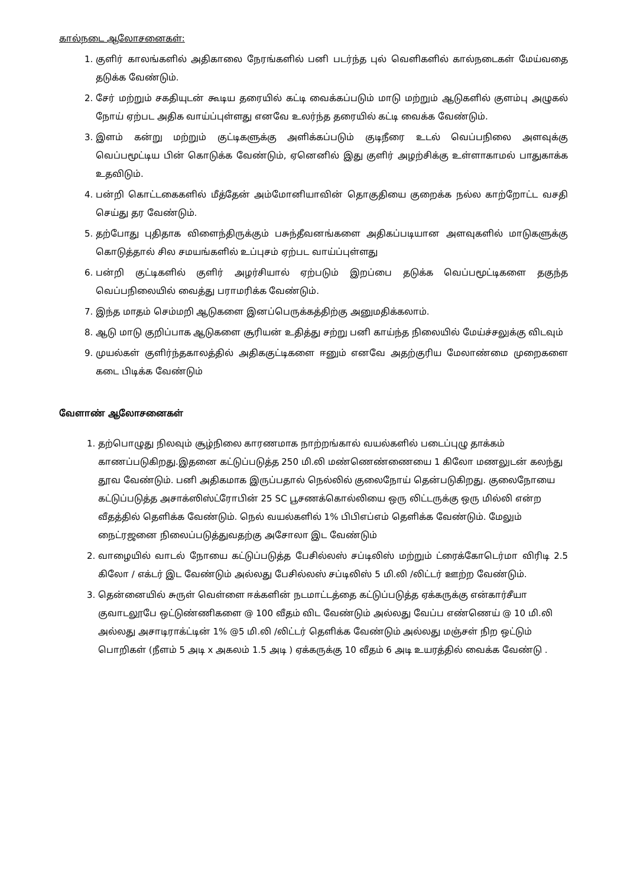கால்நடை ஆலோசனைகள்:
1. குளிர் காலங்களில் அதிகாலை நேரங்களில் பனி படர்ந்த புல் வெளிகளில் கால்நடைகள் மேய்வதை தடுக்க வேண்டும்.
2. சேர் மற்றும் சகதியுடன் கூடிய தரையில் கட்டி வைக்கப்படும் மாடு மற்றும் ஆடுகளில் குளம்பு அழுகல் நோய் ஏற்பட அதிக வாய்ப்புள்ளது எனவே உலர்ந்த தரையில் கட்டி வைக்க வேண்டும்.
3. இளம் கன்று மற்றும் குட்டிகளுக்கு அளிக்கப்படும் குடிநீரை உடல் வெப்பநிலை அளவுக்கு வெப்பமூட்டிய பின் கொடுக்க வேண்டும், ஏனெனில் இது குளிர் அழற்சிக்கு உள்ளாகாமல் பாதுகாக்க உதவிடும்.
4. பன்றி கொட்டகைகளில் மீத்தேன் அம்மோனியாவின் தொகுதியை குறைக்க நல்ல காற்றோட்ட வசதி செய்து தர வேண்டும்.
5. தற்போது புதிதாக விளைந்திருக்கும் பசுந்தீவனங்களை அதிகப்படியான அளவுகளில் மாடுகளுக்கு கொடுத்தால் சில சமயங்களில் உப்புசம் ஏற்பட வாய்ப்புள்ளது
6. பன்றி குட்டிகளில் குளிர் அழர்சியால் ஏற்படும் இறப்பை தடுக்க வெப்பமூட்டிகளை தகுந்த வெப்பநிலையில் வைத்து பராமரிக்க வேண்டும்.
7. இந்த மாதம் செம்மறி ஆடுகளை இனப்பெருக்கத்திற்கு அனுமதிக்கலாம்.
8. ஆடு மாடு குறிப்பாக ஆடுகளை சூரியன் உதித்து சற்று பனி காய்ந்த நிலையில் மேய்ச்சலுக்கு விடவும்
9. முயல்கள் குளிர்ந்தகாலத்தில் அதிககுட்டிகளை ஈனும் எனவே அதற்குரிய மேலாண்மை முறைகளை கடை பிடிக்க வேண்டும்
வேளாண் ஆலோசனைகள்
1. தற்பொழுது நிலவும் சூழ்நிலை காரணமாக நாற்றங்கால் வயல்களில் படைப்புழு தாக்கம் காணப்படுகிறது.இதனை கட்டுப்படுத்த 250 மி.லி மண்ணெண்ணையை 1 கிலோ மணலுடன் கலந்து தூவ வேண்டும். பனி அதிகமாக இருப்பதால் நெல்லில் குலைநோய் தென்படுகிறது. குலைநோயை கட்டுப்படுத்த அசாக்ஸிஸ்ட்ரோபின் 25 SC பூசணக்கொல்லியை ஒரு லிட்டருக்கு ஒரு மில்லி என்ற வீதத்தில் தெளிக்க வேண்டும். நெல் வயல்களில் 1% பிபிஎப்எம் தெளிக்க வேண்டும். மேலும் நைட்ரஜனை நிலைப்படுத்துவதற்கு அசோலா இட வேண்டும்
2. வாழையில் வாடல் நோயை கட்டுப்படுத்த பேசில்லஸ் சப்டிலிஸ் மற்றும் ட்ரைக்கோடெர்மா விரிடி 2.5 கிலோ / எக்டர் இட வேண்டும் அல்லது பேசில்லஸ் சப்டிலிஸ் 5 மி.லி /லிட்டர் ஊற்ற வேண்டும்.
3. தென்னையில் சுருள் வெள்ளை ஈக்களின் நடமாட்டத்தை கட்டுப்படுத்த ஏக்கருக்கு என்கார்சீயா குவாடலூபே ஒட்டுண்ணிகளை @ 100 வீதம் விட வேண்டும் அல்லது வேப்ப எண்ணெய் @ 10 மி.லி அல்லது அசாடிராக்ட்டின் 1% @5 மி.லி /லிட்டர் தெளிக்க வேண்டும் அல்லது மஞ்சள் நிற ஒட்டும் பொறிகள் (நீளம் 5 அடி x அகலம் 1.5 அடி ) ஏக்கருக்கு 10 வீதம் 6 அடி உயரத்தில் வைக்க வேண்டு .